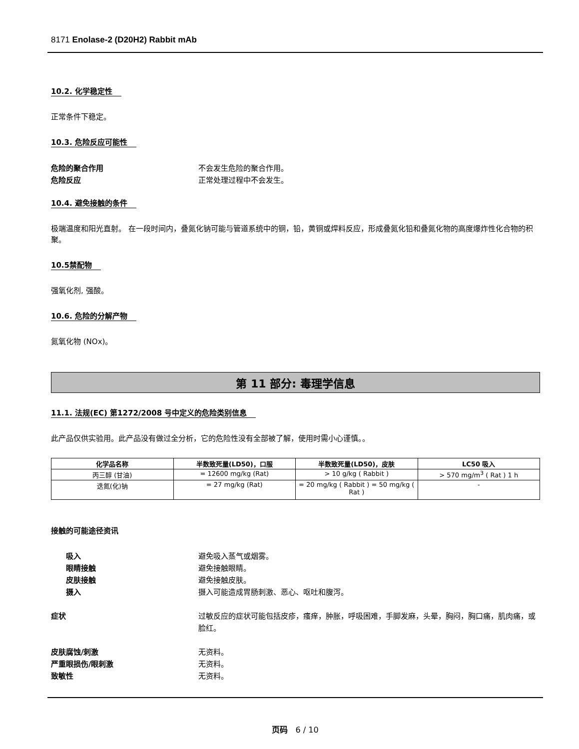8171 Enolase-2 (D20H2) Rabbit mAb
10.2. 化学稳定性
正常条件下稳定。
10.3. 危险反应可能性
危险的聚合作用 不会发生危险的聚合作用。
危险反应 正常处理过程中不会发生。
10.4. 避免接触的条件
极端温度和阳光直射。 在一段时间内，叠氮化钠可能与管道系统中的铜，铅，黄铜或焊料反应，形成叠氮化铅和叠氮化物的高度爆炸性化合物的积聚。
10.5禁配物
强氧化剂, 强酸。
10.6. 危险的分解产物
氮氧化物 (NOx)。
第 11 部分: 毒理学信息
11.1. 法规(EC) 第1272/2008 号中定义的危险类别信息
此产品仅供实验用。此产品没有做过全分析，它的危险性没有全部被了解，使用时需小心谨慎。。
| 化学品名称 | 半数致死量(LD50)，口服 | 半数致死量(LD50)，皮肤 | LC50 吸入 |
| --- | --- | --- | --- |
| 丙三醇 (甘油) | = 12600 mg/kg (Rat) | > 10 g/kg ( Rabbit ) | > 570 mg/m<sup>3</sup> ( Rat ) 1 h |
| 迭氮(化)钠 | = 27 mg/kg (Rat) | = 20 mg/kg ( Rabbit ) = 50 mg/kg ( Rat ) | - |
接触的可能途径资讯
吸入 避免吸入蒸气或烟雾。
眼睛接触 避免接触眼睛。
皮肤接触 避免接触皮肤。
摄入 摄入可能造成胃肠刺激、恶心、呕吐和腹泻。
症状 过敏反应的症状可能包括皮疹，瘙痒，肿胀，呼吸困难，手脚发麻，头晕，胸闷，胸口痛，肌肉痛，或脸红。
皮肤腐蚀/刺激 无资料。
严重眼损伤/眼刺激 无资料。
致敏性 无资料。
页码 6 / 10